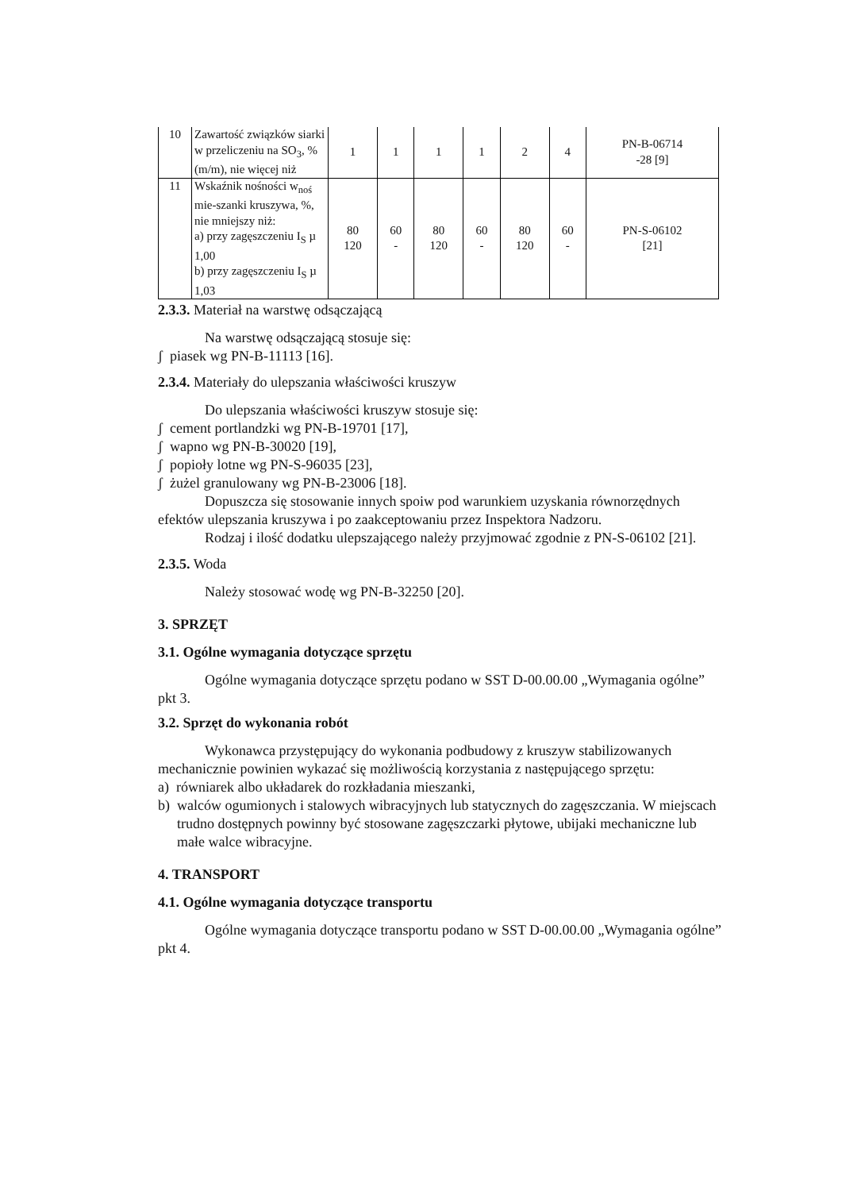| 10 | Zawartość związków siarki w przeliczeniu na SO<sub>3</sub>, %(m/m), nie więcej niż | 1 | 1 | 1 | 1 | 2 | 4 | PN-B-06714 -28 [9] |
| 11 | Wskaźnik nośności w<sub>noś</sub> mie-szanki kruszywa, %, nie mniejszy niż: a) przy zagęszczeniu I<sub>S</sub> µ 1,00 b) przy zagęszczeniu I<sub>S</sub> µ 1,03 | 80 120 | 60 - | 80 120 | 60 - | 80 120 | 60 - | PN-S-06102 [21] |
2.3.3. Materiał na warstwę odsączającą
Na warstwę odsączającą stosuje się:
ʃ piasek wg PN-B-11113 [16].
2.3.4. Materiały do ulepszania właściwości kruszyw
Do ulepszania właściwości kruszyw stosuje się:
ʃ cement portlandzki wg PN-B-19701 [17],
ʃ wapno wg PN-B-30020 [19],
ʃ popioły lotne wg PN-S-96035 [23],
ʃ żużel granulowany wg PN-B-23006 [18].
Dopuszcza się stosowanie innych spoiw pod warunkiem uzyskania równorzędnych efektów ulepszania kruszywa i po zaakceptowaniu przez Inspektora Nadzoru.
Rodzaj i ilość dodatku ulepszającego należy przyjmować zgodnie z PN-S-06102 [21].
2.3.5. Woda
Należy stosować wodę wg PN-B-32250 [20].
3. SPRZĘT
3.1. Ogólne wymagania dotyczące sprzętu
Ogólne wymagania dotyczące sprzętu podano w SST D-00.00.00 „Wymagania ogólne” pkt 3.
3.2. Sprzęt do wykonania robót
Wykonawca przystępujący do wykonania podbudowy z kruszyw stabilizowanych mechanicznie powinien wykazać się możliwością korzystania z następującego sprzętu:
a) równiarek albo układarek do rozkładania mieszanki,
b) walców ogumionych i stalowych wibracyjnych lub statycznych do zagęszczania. W miejscach trudno dostępnych powinny być stosowane zagęszczarki płytowe, ubijaki mechaniczne lub małe walce wibracyjne.
4. TRANSPORT
4.1. Ogólne wymagania dotyczące transportu
Ogólne wymagania dotyczące transportu podano w SST D-00.00.00 „Wymagania ogólne” pkt 4.